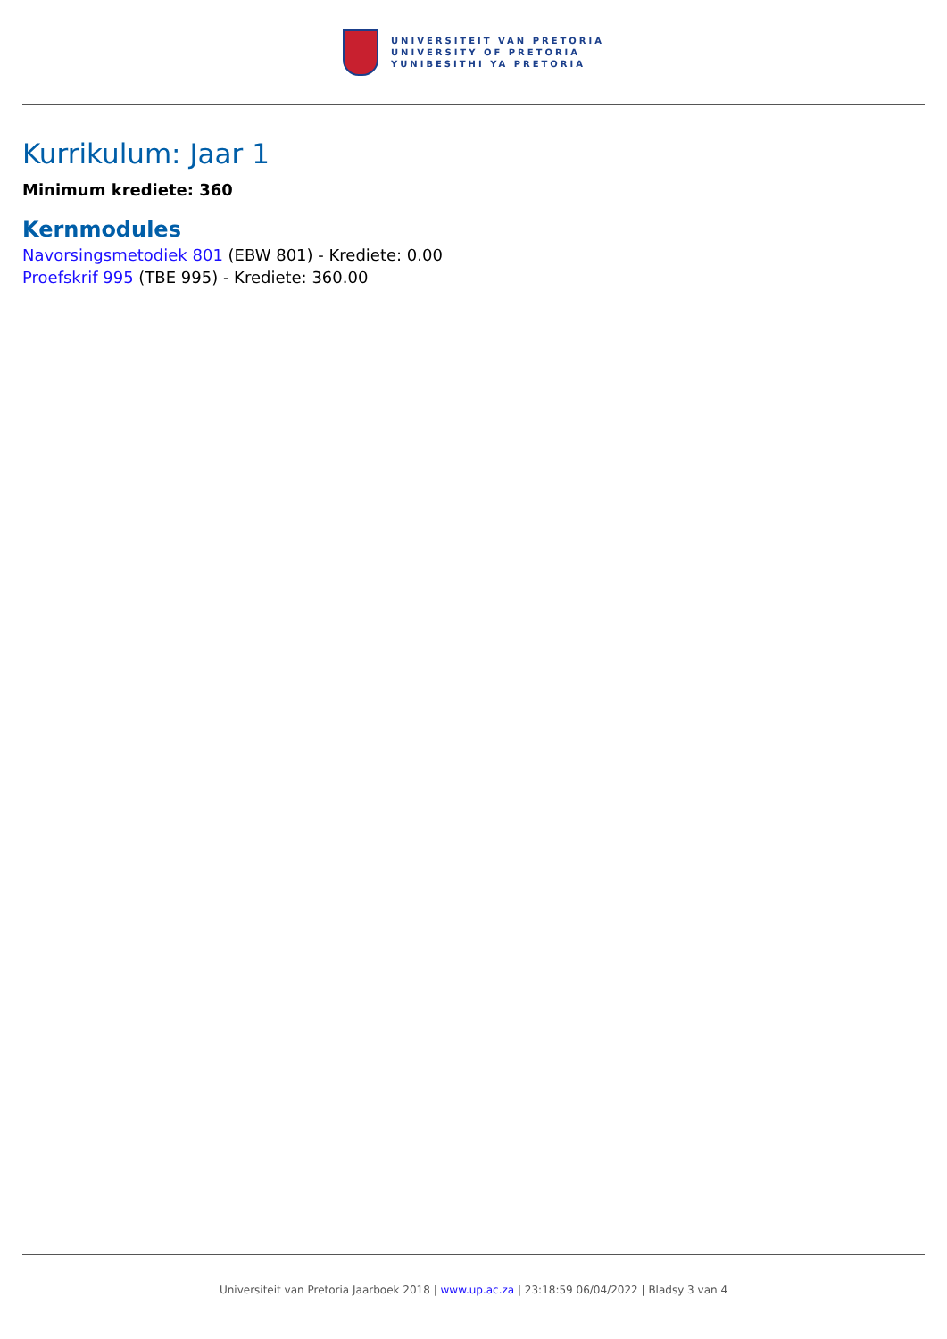UNIVERSITEIT VAN PRETORIA
UNIVERSITY OF PRETORIA
YUNIBESITHI YA PRETORIA
Kurrikulum: Jaar 1
Minimum krediete: 360
Kernmodules
Navorsingsmetodiek 801 (EBW 801) - Krediete: 0.00
Proefskrif 995 (TBE 995) - Krediete: 360.00
Universiteit van Pretoria Jaarboek 2018 | www.up.ac.za | 23:18:59 06/04/2022 | Bladsy 3 van 4